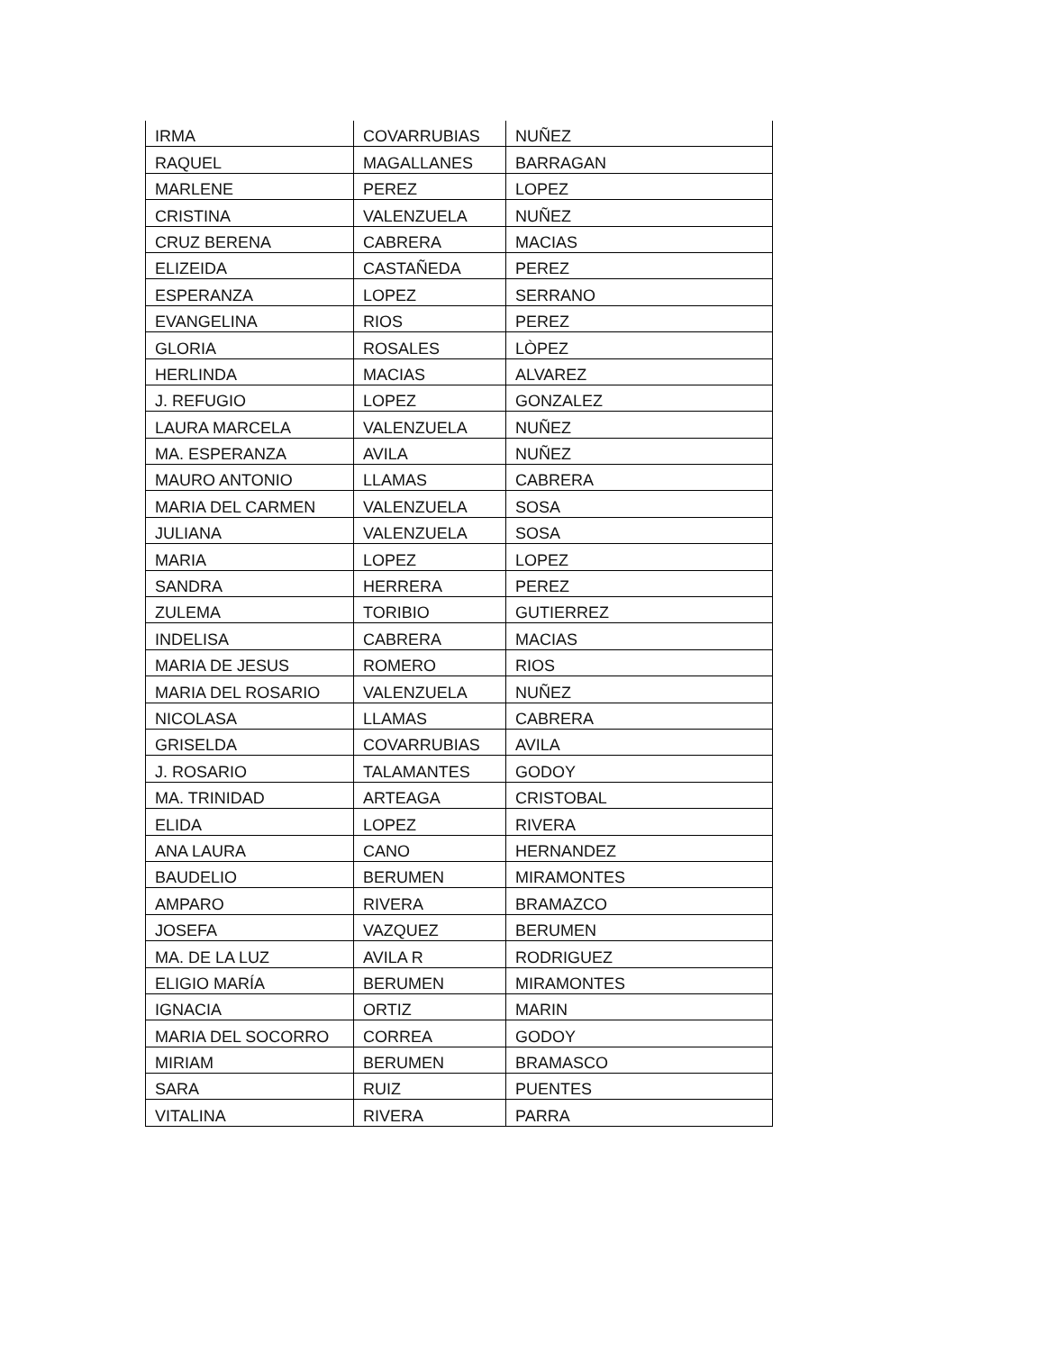| IRMA | COVARRUBIAS | NUÑEZ |
| RAQUEL | MAGALLANES | BARRAGAN |
| MARLENE | PEREZ | LOPEZ |
| CRISTINA | VALENZUELA | NUÑEZ |
| CRUZ BERENA | CABRERA | MACIAS |
| ELIZEIDA | CASTAÑEDA | PEREZ |
| ESPERANZA | LOPEZ | SERRANO |
| EVANGELINA | RIOS | PEREZ |
| GLORIA | ROSALES | LÒPEZ |
| HERLINDA | MACIAS | ALVAREZ |
| J. REFUGIO | LOPEZ | GONZALEZ |
| LAURA MARCELA | VALENZUELA | NUÑEZ |
| MA. ESPERANZA | AVILA | NUÑEZ |
| MAURO ANTONIO | LLAMAS | CABRERA |
| MARIA DEL CARMEN | VALENZUELA | SOSA |
| JULIANA | VALENZUELA | SOSA |
| MARIA | LOPEZ | LOPEZ |
| SANDRA | HERRERA | PEREZ |
| ZULEMA | TORIBIO | GUTIERREZ |
| INDELISA | CABRERA | MACIAS |
| MARIA DE JESUS | ROMERO | RIOS |
| MARIA DEL ROSARIO | VALENZUELA | NUÑEZ |
| NICOLASA | LLAMAS | CABRERA |
| GRISELDA | COVARRUBIAS | AVILA |
| J. ROSARIO | TALAMANTES | GODOY |
| MA. TRINIDAD | ARTEAGA | CRISTOBAL |
| ELIDA | LOPEZ | RIVERA |
| ANA LAURA | CANO | HERNANDEZ |
| BAUDELIO | BERUMEN | MIRAMONTES |
| AMPARO | RIVERA | BRAMAZCO |
| JOSEFA | VAZQUEZ | BERUMEN |
| MA. DE LA LUZ | AVILA R | RODRIGUEZ |
| ELIGIO MARÍA | BERUMEN | MIRAMONTES |
| IGNACIA | ORTIZ | MARIN |
| MARIA DEL SOCORRO | CORREA | GODOY |
| MIRIAM | BERUMEN | BRAMASCO |
| SARA | RUIZ | PUENTES |
| VITALINA | RIVERA | PARRA |